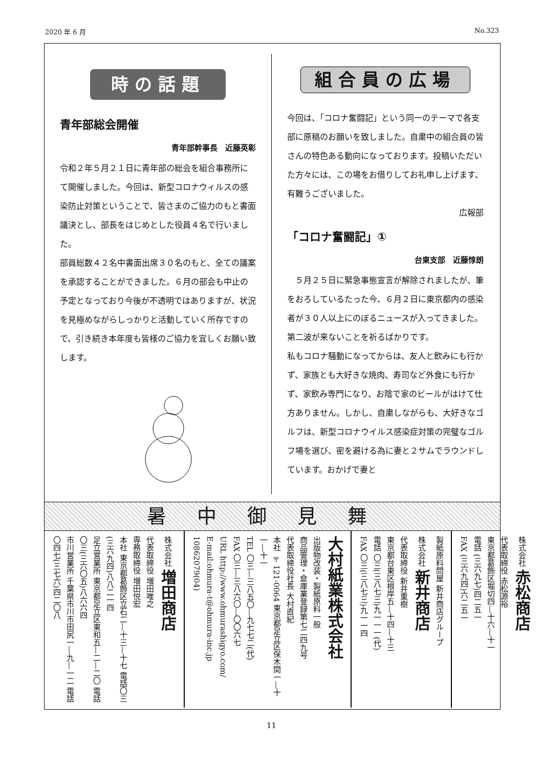2020 年 6 月 No.323
時の話題
青年部総会開催
青年部幹事長　近藤英彰
令和２年５月２１日に青年部の総会を組合事務所にて開催しました。今回は、新型コロナウィルスの感染防止対策ということで、皆さまのご協力のもと書面議決とし、部長をはじめとした役員４名で行いました。
部員総数４２名中書面出席３０名のもと、全ての議案を承認することができました。６月の部会も中止の予定となっており今後が不透明ではありますが、状況を見極めながらしっかりと活動していく所存ですので、引き続き本年度も皆様のご協力を宜しくお願い致します。
組合員の広場
今回は、「コロナ奮闘記」という同一のテーマで各支部に原稿のお願いを致しました。自粛中の組合員の皆さんの特色ある動向になっております。投稿いただいた方々には、この場をお借りしてお礼申し上げます、有難うございました。
広報部
「コロナ奮闘記」①
台東支部　近藤惇朗
　５月２５日に緊急事態宣言が解除されましたが、筆をおろしているたった今、６月２日に東京都内の感染者が３０人以上にのぼるニュースが入ってきました。第二波が来ないことを祈るばかりです。
私もコロナ騒動になってからは、友人と飲みにも行かず、家族とも大好きな焼肉、寿司など外食にも行かず、家飲み専門になり、お陰で家のビールがはけて仕方ありません。しかし、自粛しながらも、大好きなゴルフは、新型コロナウイルス感染症対策の完璧なゴルフ場を選び、密を避ける為に妻と２サムでラウンドしています。おかげで妻と
暑中御見舞
株式会社 増田商店
代表取締役 増田唯之
専務取締役 増田悦宏
本社 東京都葛飾区立石二―十三―十七 電話〇三(三六九四)八八二一四
足立営業所 東京都足立区東和五―二―二〇 電話〇三(三六〇五)八六六四
市川営業所 千葉県市川市田尻一―九―一二 電話〇四七(三七六)四二〇八
大村紙業株式会社
出版物改装・製紙原料一般
商品管理・倉庫業登録第七二四九号
代表取締役社長 大村直紀
本社 〒121-0064 東京都足立区保木間一―十一―十一
TEL 〇三―三八五〇―九七七二(代)
FAX 〇三―三八六〇―〇〇六七
URL http://www.ohmurashigyo.com/
E-mail:ohmura-t@ohmura-inc.jp
10862079(04)
製紙原料問屋 新井商店グループ
株式会社 新井商店
代表取締役 新井重樹
東京都台東区根岸五―十四―十三
電話 〇三(三八七三)九一一一(代)
FAX 〇三(三八七三)九一一四
株式会社 赤松商店
代表取締役 赤松源裕
東京都葛飾区堀切四―十六―十一
電話 (三六九七)四二五一
FAX (三六九四)六二五一
11